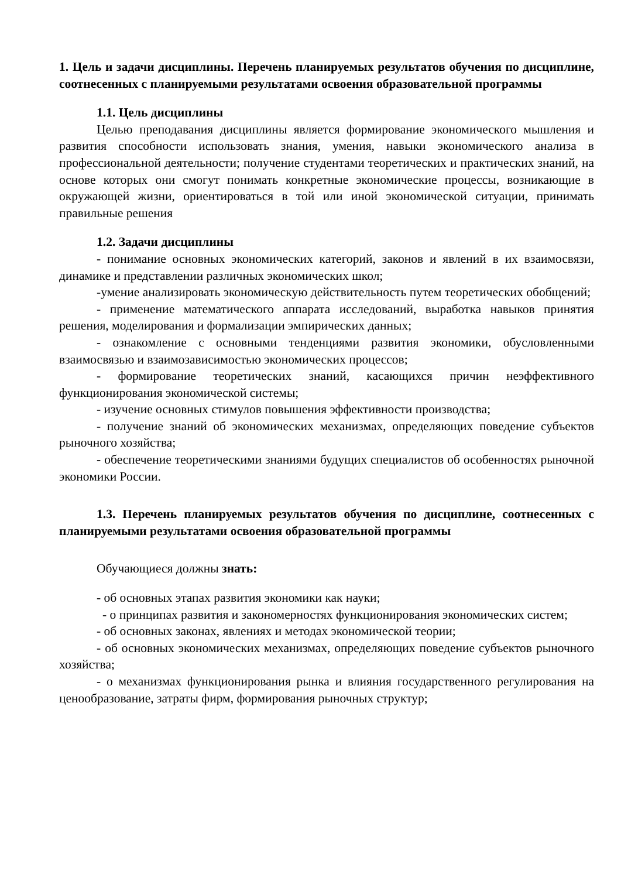1. Цель и задачи дисциплины. Перечень планируемых результатов обучения по дисциплине, соотнесенных с планируемыми результатами освоения образовательной программы
1.1. Цель дисциплины
Целью преподавания дисциплины является формирование экономического мышления и развития способности использовать знания, умения, навыки экономического анализа в профессиональной деятельности; получение студентами теоретических и практических знаний, на основе которых они смогут понимать конкретные экономические процессы, возникающие в окружающей жизни, ориентироваться в той или иной экономической ситуации, принимать правильные решения
1.2. Задачи дисциплины
- понимание основных экономических категорий, законов и явлений в их взаимосвязи, динамике и представлении различных экономических школ;
-умение анализировать экономическую действительность путем теоретических обобщений;
- применение математического аппарата исследований, выработка навыков принятия решения, моделирования и формализации эмпирических данных;
- ознакомление с основными тенденциями развития экономики, обусловленными взаимосвязью и взаимозависимостью экономических процессов;
- формирование теоретических знаний, касающихся причин неэффективного функционирования экономической системы;
- изучение основных стимулов повышения эффективности производства;
- получение знаний об экономических механизмах, определяющих поведение субъектов рыночного хозяйства;
- обеспечение теоретическими знаниями будущих специалистов об особенностях рыночной экономики России.
1.3. Перечень планируемых результатов обучения по дисциплине, соотнесенных с планируемыми результатами освоения образовательной программы
Обучающиеся должны знать:
- об основных этапах развития экономики как науки;
- о принципах развития и закономерностях функционирования экономических систем;
- об основных законах, явлениях и методах экономической теории;
- об основных экономических механизмах, определяющих поведение субъектов рыночного хозяйства;
- о механизмах функционирования рынка и влияния государственного регулирования на ценообразование, затраты фирм, формирования рыночных структур;